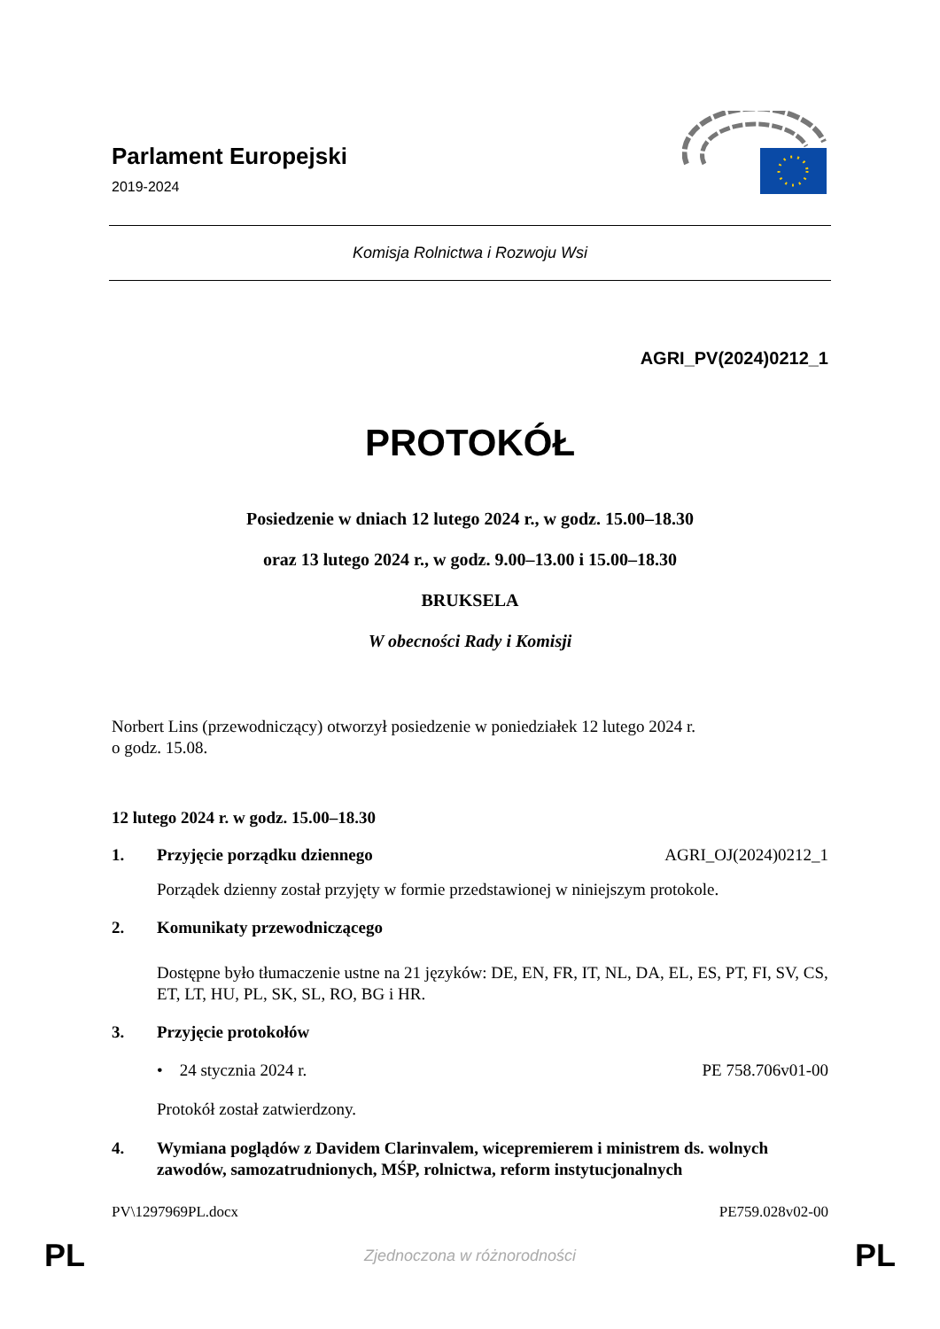Parlament Europejski
2019-2024
Komisja Rolnictwa i Rozwoju Wsi
AGRI_PV(2024)0212_1
PROTOKÓŁ
Posiedzenie w dniach 12 lutego 2024 r., w godz. 15.00–18.30
oraz 13 lutego 2024 r., w godz. 9.00–13.00 i 15.00–18.30
BRUKSELA
W obecności Rady i Komisji
Norbert Lins (przewodniczący) otworzył posiedzenie w poniedziałek 12 lutego 2024 r.
o godz. 15.08.
12 lutego 2024 r. w godz. 15.00–18.30
1. Przyjęcie porządku dziennego AGRI_OJ(2024)0212_1
Porządek dzienny został przyjęty w formie przedstawionej w niniejszym protokole.
2. Komunikaty przewodniczącego
Dostępne było tłumaczenie ustne na 21 języków: DE, EN, FR, IT, NL, DA, EL, ES, PT, FI, SV, CS, ET, LT, HU, PL, SK, SL, RO, BG i HR.
3. Przyjęcie protokołów
• 24 stycznia 2024 r. PE 758.706v01-00
Protokół został zatwierdzony.
4. Wymiana poglądów z Davidem Clarinvalem, wicepremierem i ministrem ds. wolnych zawodów, samozatrudnionych, MŚP, rolnictwa, reform instytucjonalnych
PV\1297969PL.docx PE759.028v02-00
PL Zjednoczona w różnorodności PL